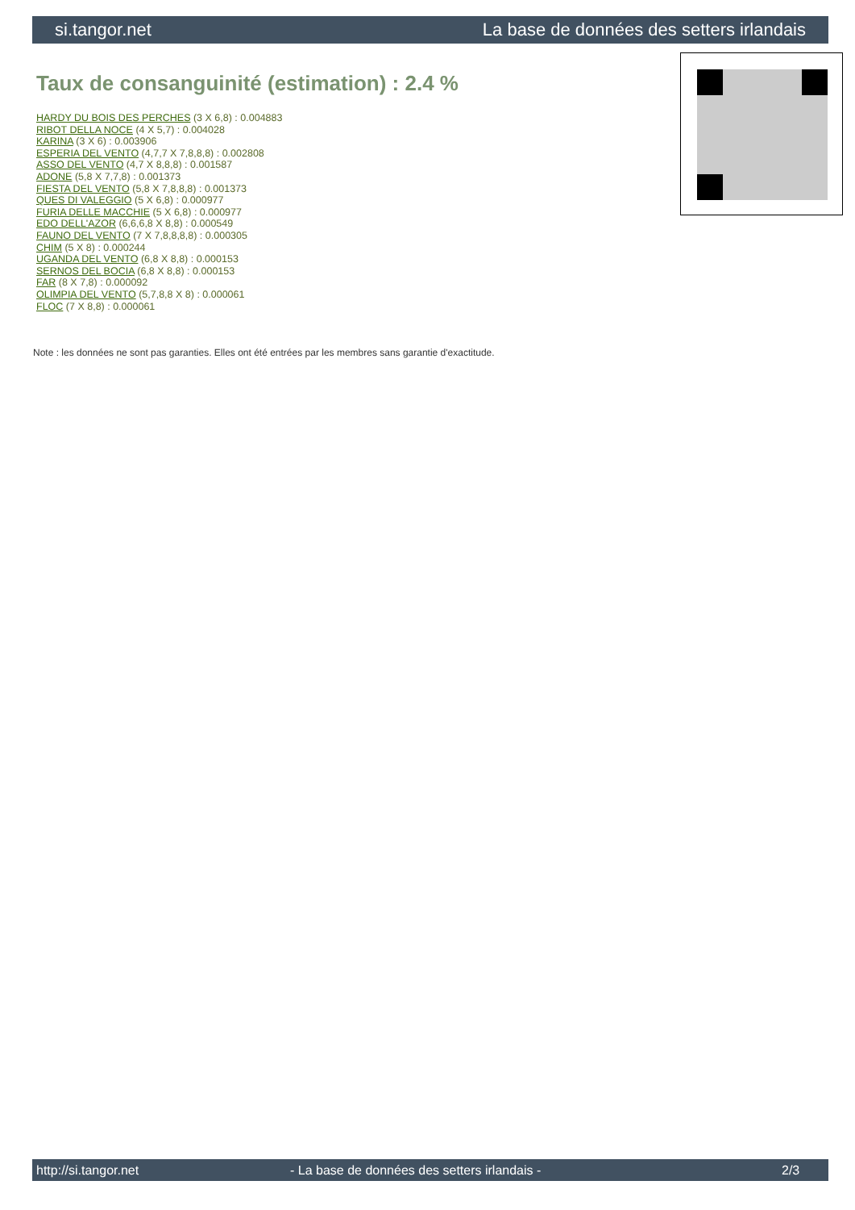si.tangor.net La base de données des setters irlandais
Taux de consanguinité (estimation) : 2.4 %
HARDY DU BOIS DES PERCHES (3 X 6,8) : 0.004883
RIBOT DELLA NOCE (4 X 5,7) : 0.004028
KARINA (3 X 6) : 0.003906
ESPERIA DEL VENTO (4,7,7 X 7,8,8,8) : 0.002808
ASSO DEL VENTO (4,7 X 8,8,8) : 0.001587
ADONE (5,8 X 7,7,8) : 0.001373
FIESTA DEL VENTO (5,8 X 7,8,8,8) : 0.001373
QUES DI VALEGGIO (5 X 6,8) : 0.000977
FURIA DELLE MACCHIE (5 X 6,8) : 0.000977
EDO DELL'AZOR (6,6,6,8 X 8,8) : 0.000549
FAUNO DEL VENTO (7 X 7,8,8,8,8) : 0.000305
CHIM (5 X 8) : 0.000244
UGANDA DEL VENTO (6,8 X 8,8) : 0.000153
SERNOS DEL BOCIA (6,8 X 8,8) : 0.000153
FAR (8 X 7,8) : 0.000092
OLIMPIA DEL VENTO (5,7,8,8 X 8) : 0.000061
FLOC (7 X 8,8) : 0.000061
Note : les données ne sont pas garanties. Elles ont été entrées par les membres sans garantie d'exactitude.
http://si.tangor.net - La base de données des setters irlandais - 2/3